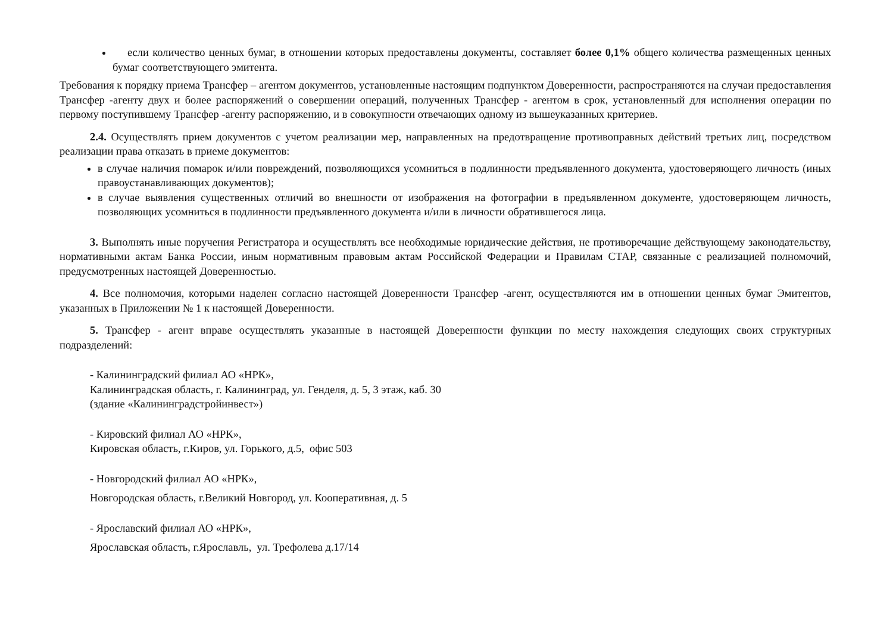если количество ценных бумаг, в отношении которых предоставлены документы, составляет более 0,1% общего количества размещенных ценных бумаг соответствующего эмитента.
Требования к порядку приема Трансфер – агентом документов, установленные настоящим подпунктом Доверенности, распространяются на случаи предоставления Трансфер -агенту двух и более распоряжений о совершении операций, полученных Трансфер - агентом в срок, установленный для исполнения операции по первому поступившему Трансфер -агенту распоряжению, и в совокупности отвечающих одному из вышеуказанных критериев.
2.4. Осуществлять прием документов с учетом реализации мер, направленных на предотвращение противоправных действий третьих лиц, посредством реализации права отказать в приеме документов:
в случае наличия помарок и/или повреждений, позволяющихся усомниться в подлинности предъявленного документа, удостоверяющего личность (иных правоустанавливающих документов);
в случае выявления существенных отличий во внешности от изображения на фотографии в предъявленном документе, удостоверяющем личность, позволяющих усомниться в подлинности предъявленного документа и/или в личности обратившегося лица.
3. Выполнять иные поручения Регистратора и осуществлять все необходимые юридические действия, не противоречащие действующему законодательству, нормативными актам Банка России, иным нормативным правовым актам Российской Федерации и Правилам СТАР, связанные с реализацией полномочий, предусмотренных настоящей Доверенностью.
4. Все полномочия, которыми наделен согласно настоящей Доверенности Трансфер -агент, осуществляются им в отношении ценных бумаг Эмитентов, указанных в Приложении № 1 к настоящей Доверенности.
5. Трансфер - агент вправе осуществлять указанные в настоящей Доверенности функции по месту нахождения следующих своих структурных подразделений:
- Калининградский филиал АО «НРК»,
Калининградская область, г. Калининград, ул. Генделя, д. 5, 3 этаж, каб. 30
(здание «Калининградстройинвест»)
- Кировский филиал АО «НРК»,
Кировская область, г.Киров, ул. Горького, д.5, офис 503
- Новгородский филиал АО «НРК»,
Новгородская область, г.Великий Новгород, ул. Кооперативная, д. 5
- Ярославский филиал АО «НРК»,
Ярославская область, г.Ярославль, ул. Трефолева д.17/14